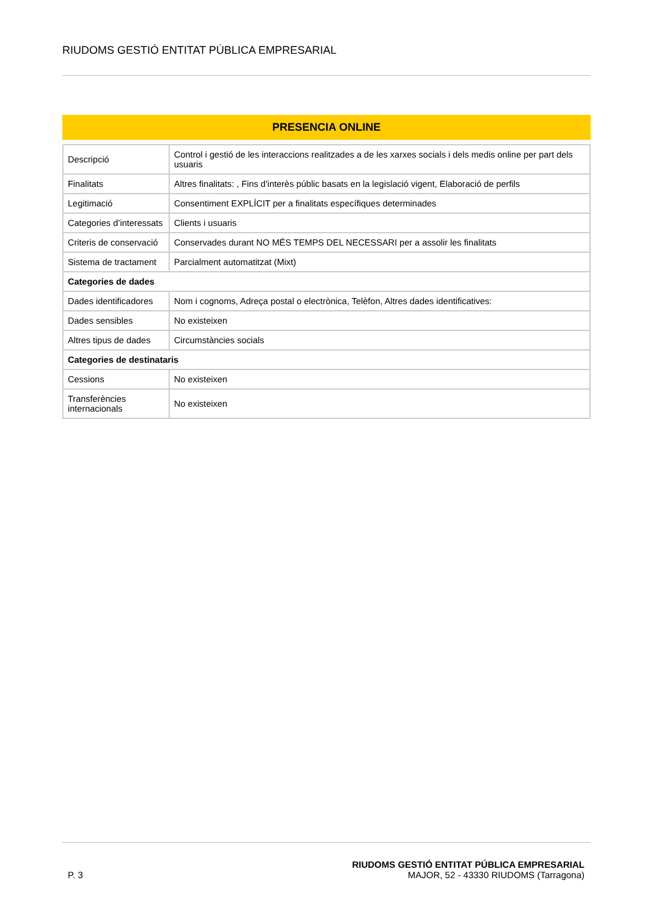RIUDOMS GESTIÓ ENTITAT PÚBLICA EMPRESARIAL
PRESENCIA ONLINE
| Descripció | Control i gestió de les interaccions realitzades a de les xarxes socials i dels medis online per part dels usuaris |
| Finalitats | Altres finalitats: , Fins d'interès públic basats en la legislació vigent, Elaboració de perfils |
| Legitimació | Consentiment EXPLÍCIT per a finalitats específiques determinades |
| Categories d’interessats | Clients i usuaris |
| Criteris de conservació | Conservades durant NO MÉS TEMPS DEL NECESSARI per a assolir les finalitats |
| Sistema de tractament | Parcialment automatitzat (Mixt) |
| Categories de dades | |
| Dades identificadores | Nom i cognoms, Adreça postal o electrònica, Telèfon, Altres dades identificatives: |
| Dades sensibles | No existeixen |
| Altres tipus de dades | Circumstàncies socials |
| Categories de destinataris | |
| Cessions | No existeixen |
| Transferències internacionals | No existeixen |
P. 3
RIUDOMS GESTIÓ ENTITAT PÚBLICA EMPRESARIAL
MAJOR, 52 - 43330 RIUDOMS (Tarragona)